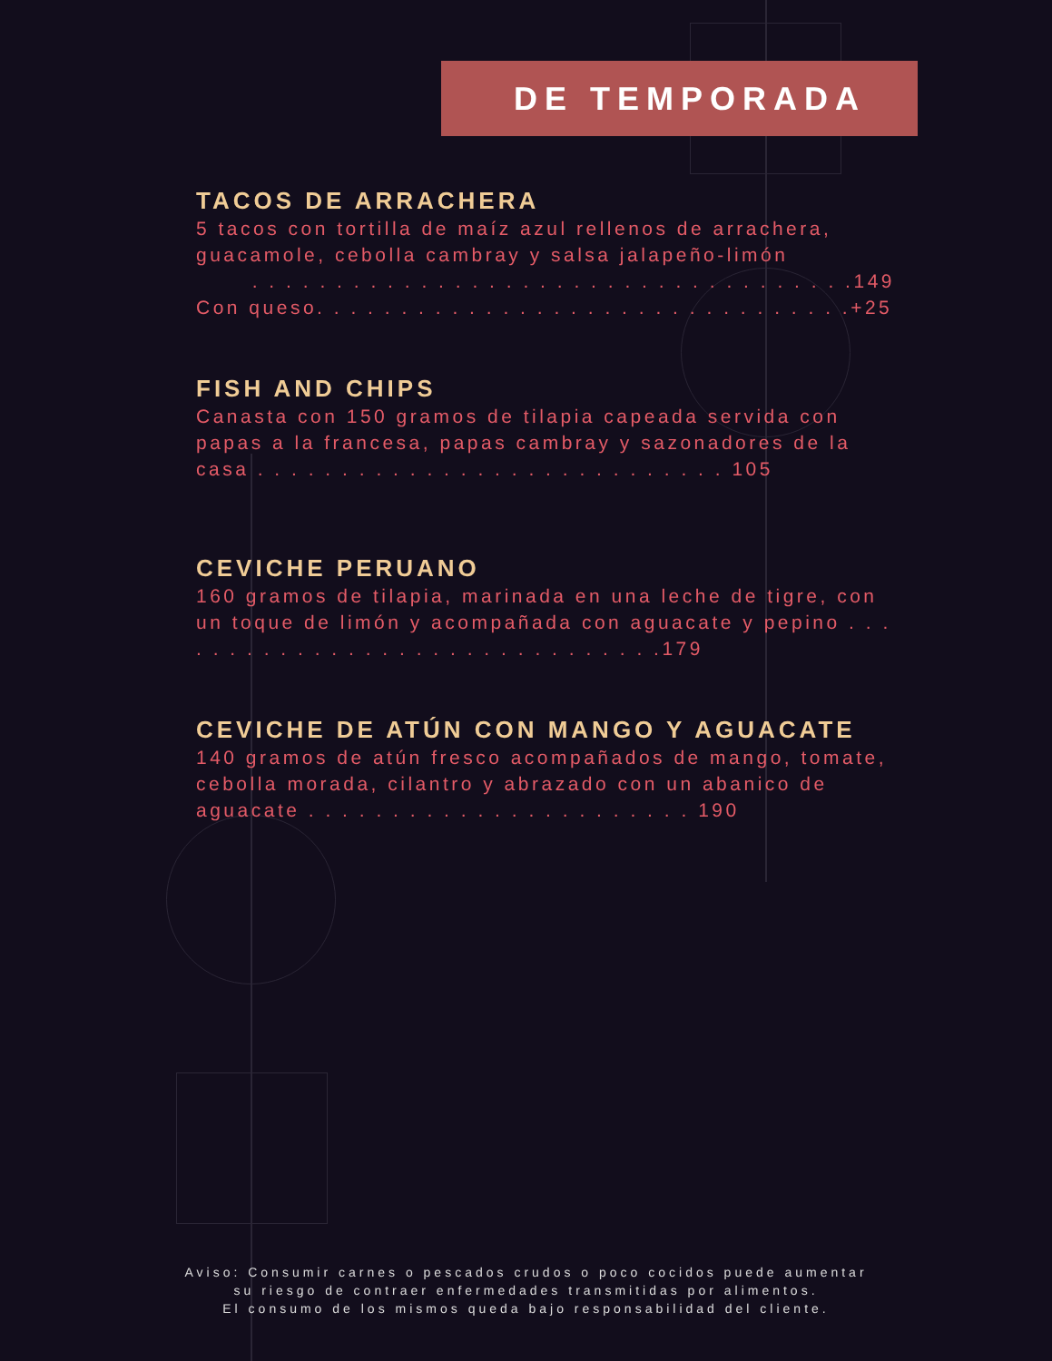DE TEMPORADA
TACOS DE ARRACHERA
5 tacos con tortilla de maíz azul rellenos de arrachera, guacamole, cebolla cambray y salsa jalapeño-limón
. . . . . . . . . . . . . . . . . . . . . . . . . . . . . . . . . . . .149
Con queso. . . . . . . . . . . . . . . . . . . . . . . . . . . . . . . .+25
FISH AND CHIPS
Canasta con 150 gramos de tilapia capeada servida con papas a la francesa, papas cambray y sazonadores de la casa . . . . . . . . . . . . . . . . . . . . . . . . . . . . 105
CEVICHE PERUANO
160 gramos de tilapia, marinada en una leche de tigre, con un toque de limón y acompañada con aguacate y pepino . . . . . . . . . . . . . . . . . . . . . . . . . . . . . . .179
CEVICHE DE ATÚN CON MANGO Y AGUACATE
140 gramos de atún fresco acompañados de mango, tomate, cebolla morada, cilantro y abrazado con un abanico de aguacate . . . . . . . . . . . . . . . . . . . . . . . 190
Aviso: Consumir carnes o pescados crudos o poco cocidos puede aumentar
su riesgo de contraer enfermedades transmitidas por alimentos.
El consumo de los mismos queda bajo responsabilidad del cliente.